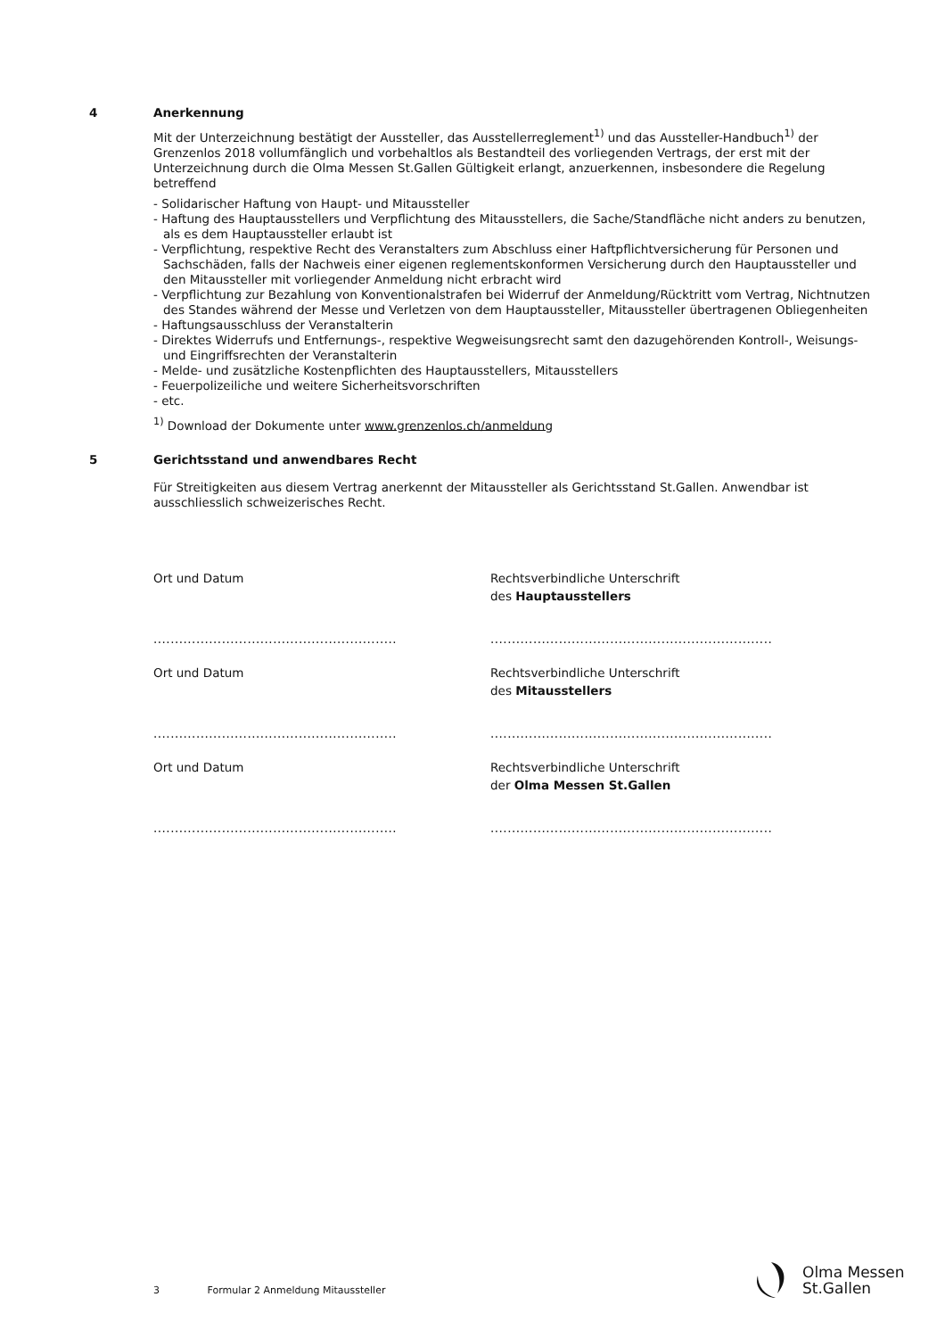4
Anerkennung
Mit der Unterzeichnung bestätigt der Aussteller, das Ausstellerreglement<sup>1)</sup> und das Aussteller-Handbuch<sup>1)</sup> der Grenzenlos 2018 vollumfänglich und vorbehaltlos als Bestandteil des vorliegenden Vertrags, der erst mit der Unterzeichnung durch die Olma Messen St.Gallen Gültigkeit erlangt, anzuerkennen, insbesondere die Regelung betreffend
- Solidarischer Haftung von Haupt- und Mitaussteller
- Haftung des Hauptausstellers und Verpflichtung des Mitausstellers, die Sache/Standfläche nicht anders zu benutzen, als es dem Hauptaussteller erlaubt ist
- Verpflichtung, respektive Recht des Veranstalters zum Abschluss einer Haftpflichtversicherung für Personen und Sachschäden, falls der Nachweis einer eigenen reglementskonformen Versicherung durch den Hauptaussteller und den Mitaussteller mit vorliegender Anmeldung nicht erbracht wird
- Verpflichtung zur Bezahlung von Konventionalstrafen bei Widerruf der Anmeldung/Rücktritt vom Vertrag, Nichtnutzen des Standes während der Messe und Verletzen von dem Hauptaussteller, Mitaussteller übertragenen Obliegenheiten
- Haftungsausschluss der Veranstalterin
- Direktes Widerrufs und Entfernungs-, respektive Wegweisungsrecht samt den dazugehörenden Kontroll-, Weisungs- und Eingriffsrechten der Veranstalterin
- Melde- und zusätzliche Kostenpflichten des Hauptausstellers, Mitausstellers
- Feuerpolizeiliche und weitere Sicherheitsvorschriften
- etc.
<sup>1)</sup> Download der Dokumente unter www.grenzenlos.ch/anmeldung
5
Gerichtsstand und anwendbares Recht
Für Streitigkeiten aus diesem Vertrag anerkennt der Mitaussteller als Gerichtsstand St.Gallen. Anwendbar ist ausschliesslich schweizerisches Recht.
Ort und Datum
Rechtsverbindliche Unterschrift
des Hauptausstellers
.........................................................
..................................................................
Ort und Datum
Rechtsverbindliche Unterschrift
des Mitausstellers
.........................................................
..................................................................
Ort und Datum
Rechtsverbindliche Unterschrift
der Olma Messen St.Gallen
.........................................................
..................................................................
3 Formular 2 Anmeldung Mitaussteller
Olma Messen
St.Gallen